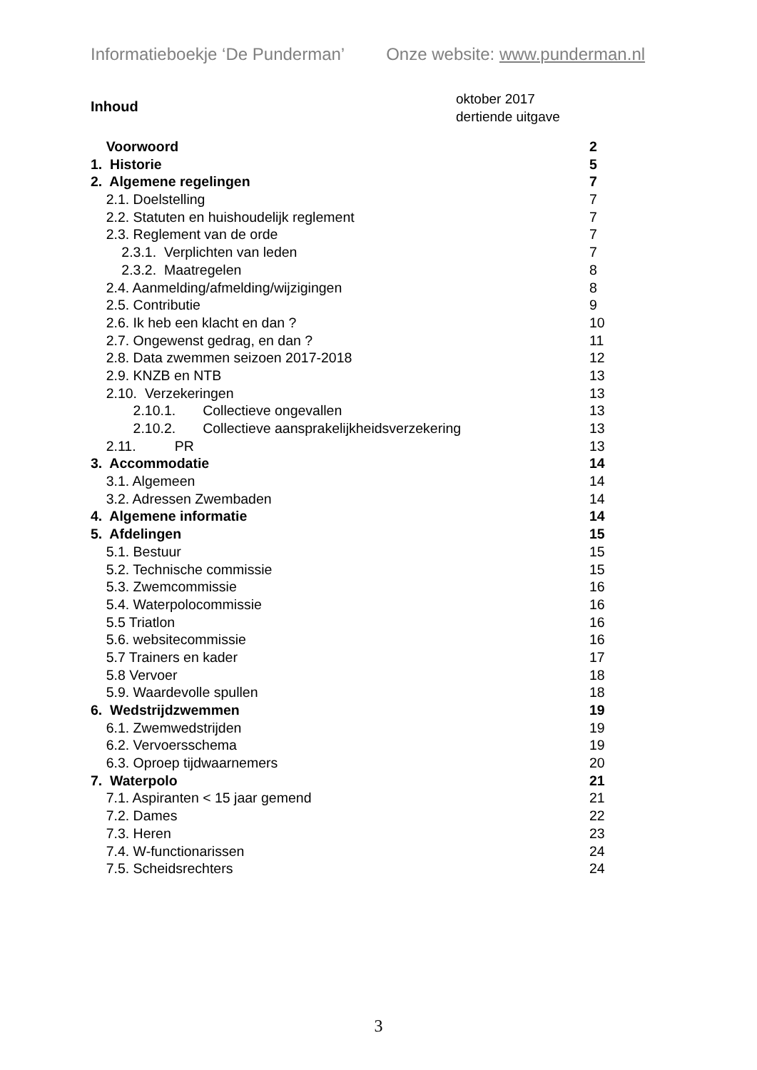Informatieboekje ‘De Punderman’ Onze website: www.punderman.nl
Inhoud
oktober 2017
dertiende uitgave
Voorwoord 2
1. Historie 5
2. Algemene regelingen 7
2.1. Doelstelling 7
2.2. Statuten en huishoudelijk reglement 7
2.3. Reglement van de orde 7
2.3.1. Verplichten van leden 7
2.3.2. Maatregelen 8
2.4. Aanmelding/afmelding/wijzigingen 8
2.5. Contributie 9
2.6. Ik heb een klacht en dan ? 10
2.7. Ongewenst gedrag, en dan ? 11
2.8. Data zwemmen seizoen 2017-2018 12
2.9. KNZB en NTB 13
2.10. Verzekeringen 13
2.10.1. Collectieve ongevallen 13
2.10.2. Collectieve aansprakelijkheidsverzekering 13
2.11. PR 13
3. Accommodatie 14
3.1. Algemeen 14
3.2. Adressen Zwembaden 14
4. Algemene informatie 14
5. Afdelingen 15
5.1. Bestuur 15
5.2. Technische commissie 15
5.3. Zwemcommissie 16
5.4. Waterpolocommissie 16
5.5 Triatlon 16
5.6. websitecommissie 16
5.7 Trainers en kader 17
5.8 Vervoer 18
5.9. Waardevolle spullen 18
6. Wedstrijdzwemmen 19
6.1. Zwemwedstrijden 19
6.2. Vervoersschema 19
6.3. Oproep tijdwaarnemers 20
7. Waterpolo 21
7.1. Aspiranten < 15 jaar gemend 21
7.2. Dames 22
7.3. Heren 23
7.4. W-functionarissen 24
7.5. Scheidsrechters 24
3